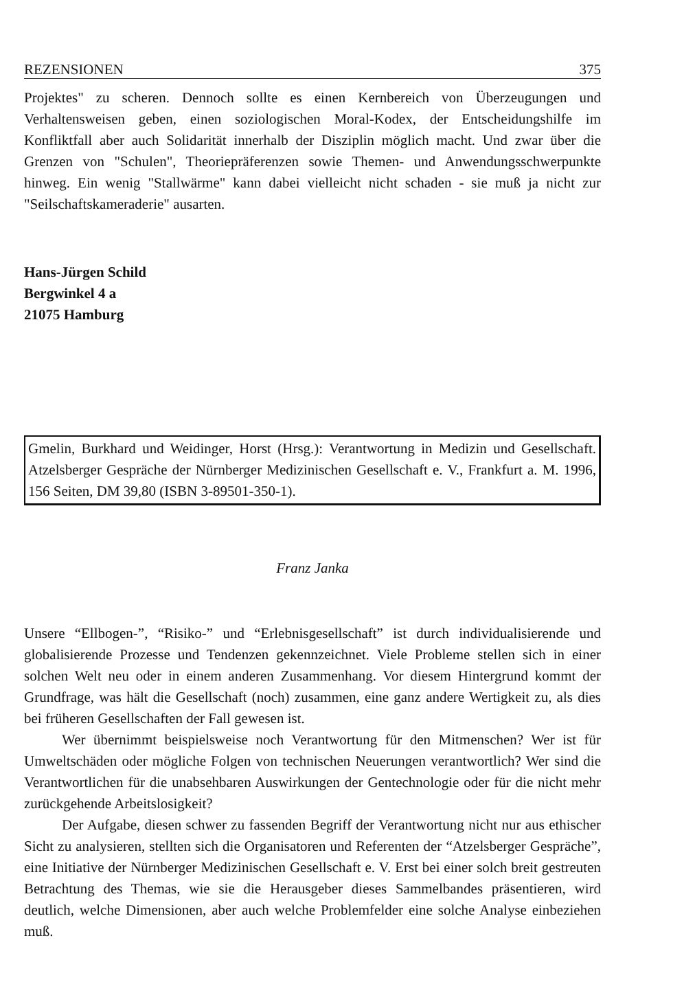REZENSIONEN 375
Projektes" zu scheren. Dennoch sollte es einen Kernbereich von Überzeugungen und Verhaltensweisen geben, einen soziologischen Moral-Kodex, der Entscheidungshilfe im Konfliktfall aber auch Solidarität innerhalb der Disziplin möglich macht. Und zwar über die Grenzen von "Schulen", Theoriepräferenzen sowie Themen- und Anwendungsschwerpunkte hinweg. Ein wenig "Stallwärme" kann dabei vielleicht nicht schaden - sie muß ja nicht zur "Seilschaftskameraderie" ausarten.
Hans-Jürgen Schild
Bergwinkel 4 a
21075 Hamburg
Gmelin, Burkhard und Weidinger, Horst (Hrsg.): Verantwortung in Medizin und Gesellschaft. Atzelsberger Gespräche der Nürnberger Medizinischen Gesellschaft e. V., Frankfurt a. M. 1996, 156 Seiten, DM 39,80 (ISBN 3-89501-350-1).
Franz Janka
Unsere “Ellbogen-”, “Risiko-” und “Erlebnisgesellschaft” ist durch individualisierende und globalisierende Prozesse und Tendenzen gekennzeichnet. Viele Probleme stellen sich in einer solchen Welt neu oder in einem anderen Zusammenhang. Vor diesem Hintergrund kommt der Grundfrage, was hält die Gesellschaft (noch) zusammen, eine ganz andere Wertigkeit zu, als dies bei früheren Gesellschaften der Fall gewesen ist.
Wer übernimmt beispielsweise noch Verantwortung für den Mitmenschen? Wer ist für Umweltschäden oder mögliche Folgen von technischen Neuerungen verantwortlich? Wer sind die Verantwortlichen für die unabsehbaren Auswirkungen der Gentechnologie oder für die nicht mehr zurückgehende Arbeitslosigkeit?
Der Aufgabe, diesen schwer zu fassenden Begriff der Verantwortung nicht nur aus ethischer Sicht zu analysieren, stellten sich die Organisatoren und Referenten der “Atzelsberger Gespräche”, eine Initiative der Nürnberger Medizinischen Gesellschaft e. V. Erst bei einer solch breit gestreuten Betrachtung des Themas, wie sie die Herausgeber dieses Sammelbandes präsentieren, wird deutlich, welche Dimensionen, aber auch welche Problemfelder eine solche Analyse einbeziehen muß.